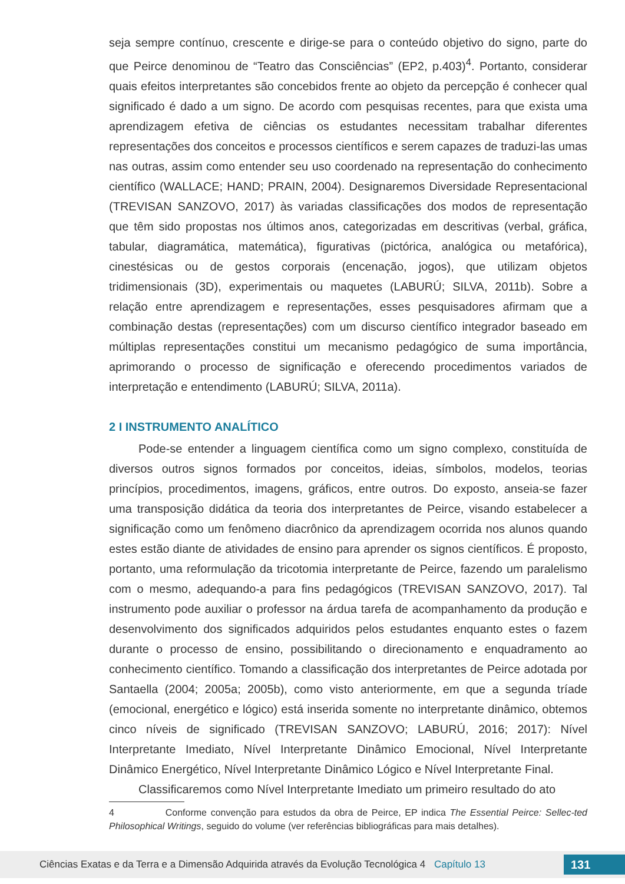seja sempre contínuo, crescente e dirige-se para o conteúdo objetivo do signo, parte do que Peirce denominou de “Teatro das Consciências” (EP2, p.403)<sup>4</sup>. Portanto, considerar quais efeitos interpretantes são concebidos frente ao objeto da percepção é conhecer qual significado é dado a um signo. De acordo com pesquisas recentes, para que exista uma aprendizagem efetiva de ciências os estudantes necessitam trabalhar diferentes representações dos conceitos e processos científicos e serem capazes de traduzi-las umas nas outras, assim como entender seu uso coordenado na representação do conhecimento científico (WALLACE; HAND; PRAIN, 2004). Designaremos Diversidade Representacional (TREVISAN SANZOVO, 2017) às variadas classificações dos modos de representação que têm sido propostas nos últimos anos, categorizadas em descritivas (verbal, gráfica, tabular, diagramática, matemática), figurativas (pictórica, analógica ou metafórica), cinestésicas ou de gestos corporais (encenação, jogos), que utilizam objetos tridimensionais (3D), experimentais ou maquetes (LABURÚ; SILVA, 2011b). Sobre a relação entre aprendizagem e representações, esses pesquisadores afirmam que a combinação destas (representações) com um discurso científico integrador baseado em múltiplas representações constitui um mecanismo pedagógico de suma importância, aprimorando o processo de significação e oferecendo procedimentos variados de interpretação e entendimento (LABURÚ; SILVA, 2011a).
2 I INSTRUMENTO ANALÍTICO
Pode-se entender a linguagem científica como um signo complexo, constituída de diversos outros signos formados por conceitos, ideias, símbolos, modelos, teorias princípios, procedimentos, imagens, gráficos, entre outros. Do exposto, anseia-se fazer uma transposição didática da teoria dos interpretantes de Peirce, visando estabelecer a significação como um fenômeno diacrônico da aprendizagem ocorrida nos alunos quando estes estão diante de atividades de ensino para aprender os signos científicos. É proposto, portanto, uma reformulação da tricotomia interpretante de Peirce, fazendo um paralelismo com o mesmo, adequando-a para fins pedagógicos (TREVISAN SANZOVO, 2017). Tal instrumento pode auxiliar o professor na árdua tarefa de acompanhamento da produção e desenvolvimento dos significados adquiridos pelos estudantes enquanto estes o fazem durante o processo de ensino, possibilitando o direcionamento e enquadramento ao conhecimento científico. Tomando a classificação dos interpretantes de Peirce adotada por Santaella (2004; 2005a; 2005b), como visto anteriormente, em que a segunda tríade (emocional, energético e lógico) está inserida somente no interpretante dinâmico, obtemos cinco níveis de significado (TREVISAN SANZOVO; LABURÚ, 2016; 2017): Nível Interpretante Imediato, Nível Interpretante Dinâmico Emocional, Nível Interpretante Dinâmico Energético, Nível Interpretante Dinâmico Lógico e Nível Interpretante Final.
Classificaremos como Nível Interpretante Imediato um primeiro resultado do ato
4 Conforme convenção para estudos da obra de Peirce, EP indica The Essential Peirce: Sellec-ted Philosophical Writings, seguido do volume (ver referências bibliográficas para mais detalhes).
Ciências Exatas e da Terra e a Dimensão Adquirida através da Evolução Tecnológica 4 Capítulo 13 131